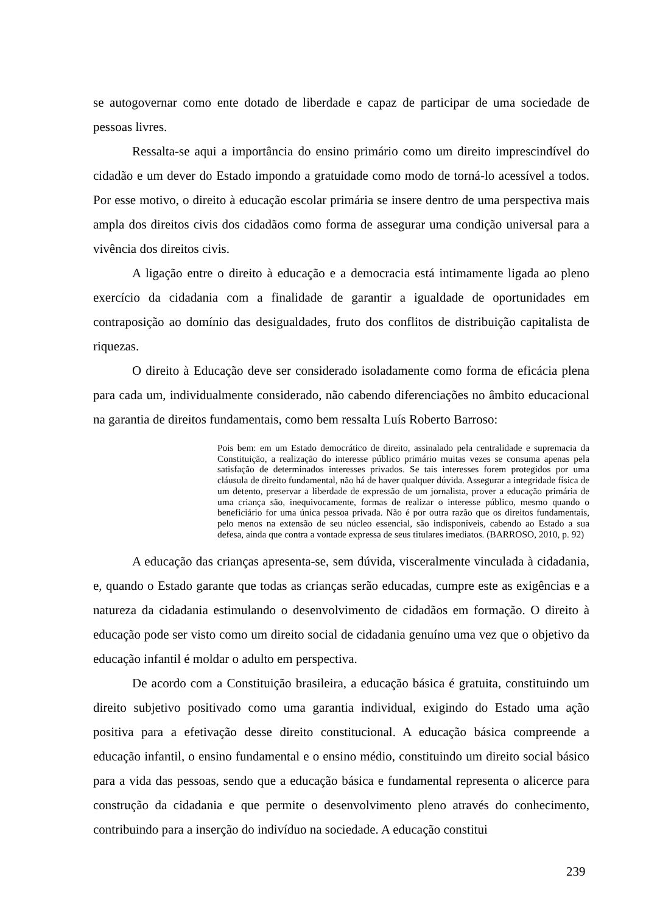se autogovernar como ente dotado de liberdade e capaz de participar de uma sociedade de pessoas livres.
Ressalta-se aqui a importância do ensino primário como um direito imprescindível do cidadão e um dever do Estado impondo a gratuidade como modo de torná-lo acessível a todos. Por esse motivo, o direito à educação escolar primária se insere dentro de uma perspectiva mais ampla dos direitos civis dos cidadãos como forma de assegurar uma condição universal para a vivência dos direitos civis.
A ligação entre o direito à educação e a democracia está intimamente ligada ao pleno exercício da cidadania com a finalidade de garantir a igualdade de oportunidades em contraposição ao domínio das desigualdades, fruto dos conflitos de distribuição capitalista de riquezas.
O direito à Educação deve ser considerado isoladamente como forma de eficácia plena para cada um, individualmente considerado, não cabendo diferenciações no âmbito educacional na garantia de direitos fundamentais, como bem ressalta Luís Roberto Barroso:
Pois bem: em um Estado democrático de direito, assinalado pela centralidade e supremacia da Constituição, a realização do interesse público primário muitas vezes se consuma apenas pela satisfação de determinados interesses privados. Se tais interesses forem protegidos por uma cláusula de direito fundamental, não há de haver qualquer dúvida. Assegurar a integridade física de um detento, preservar a liberdade de expressão de um jornalista, prover a educação primária de uma criança são, inequivocamente, formas de realizar o interesse público, mesmo quando o beneficiário for uma única pessoa privada. Não é por outra razão que os direitos fundamentais, pelo menos na extensão de seu núcleo essencial, são indisponíveis, cabendo ao Estado a sua defesa, ainda que contra a vontade expressa de seus titulares imediatos. (BARROSO, 2010, p. 92)
A educação das crianças apresenta-se, sem dúvida, visceralmente vinculada à cidadania, e, quando o Estado garante que todas as crianças serão educadas, cumpre este as exigências e a natureza da cidadania estimulando o desenvolvimento de cidadãos em formação. O direito à educação pode ser visto como um direito social de cidadania genuíno uma vez que o objetivo da educação infantil é moldar o adulto em perspectiva.
De acordo com a Constituição brasileira, a educação básica é gratuita, constituindo um direito subjetivo positivado como uma garantia individual, exigindo do Estado uma ação positiva para a efetivação desse direito constitucional. A educação básica compreende a educação infantil, o ensino fundamental e o ensino médio, constituindo um direito social básico para a vida das pessoas, sendo que a educação básica e fundamental representa o alicerce para construção da cidadania e que permite o desenvolvimento pleno através do conhecimento, contribuindo para a inserção do indivíduo na sociedade. A educação constitui
239